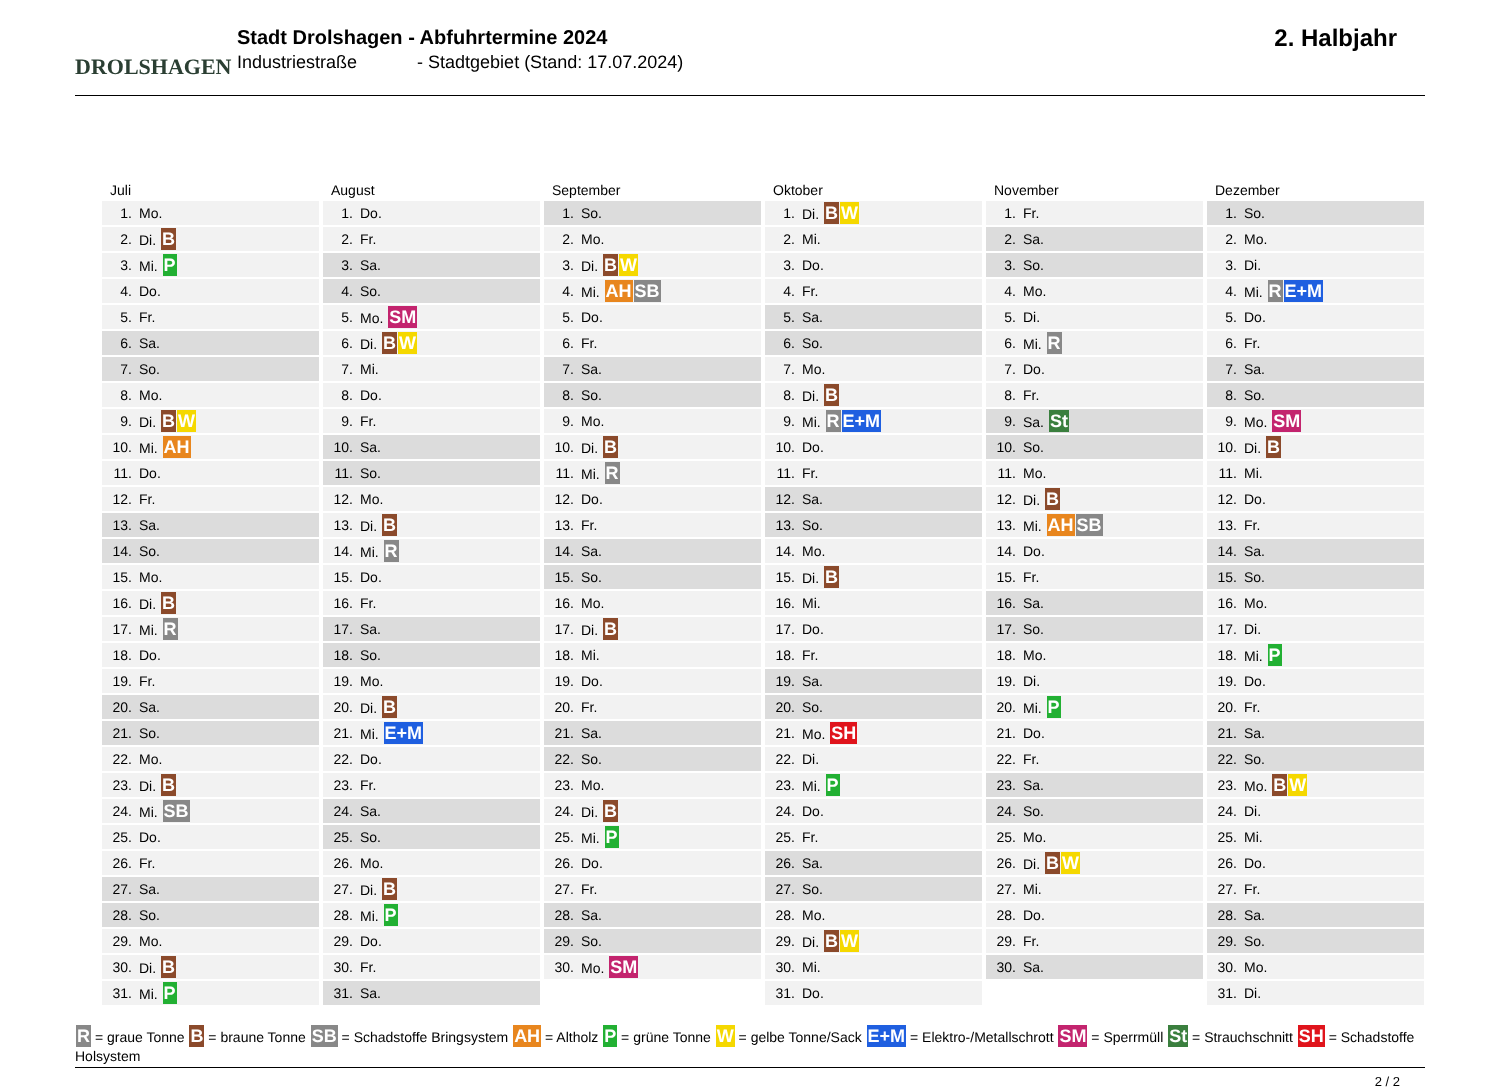DROLSHAGEN
Stadt Drolshagen - Abfuhrtermine 2024
Industriestraße - Stadtgebiet (Stand: 17.07.2024)
2. Halbjahr
Juli
| 1. | Mo. |
| 2. | Di. B |
| 3. | Mi. P |
| 4. | Do. |
| 5. | Fr. |
| 6. | Sa. |
| 7. | So. |
| 8. | Mo. |
| 9. | Di. B W |
| 10. | Mi. AH |
| 11. | Do. |
| 12. | Fr. |
| 13. | Sa. |
| 14. | So. |
| 15. | Mo. |
| 16. | Di. B |
| 17. | Mi. R |
| 18. | Do. |
| 19. | Fr. |
| 20. | Sa. |
| 21. | So. |
| 22. | Mo. |
| 23. | Di. B |
| 24. | Mi. SB |
| 25. | Do. |
| 26. | Fr. |
| 27. | Sa. |
| 28. | So. |
| 29. | Mo. |
| 30. | Di. B |
| 31. | Mi. P |
August
| 1. | Do. |
| 2. | Fr. |
| 3. | Sa. |
| 4. | So. |
| 5. | Mo. SM |
| 6. | Di. B W |
| 7. | Mi. |
| 8. | Do. |
| 9. | Fr. |
| 10. | Sa. |
| 11. | So. |
| 12. | Mo. |
| 13. | Di. B |
| 14. | Mi. R |
| 15. | Do. |
| 16. | Fr. |
| 17. | Sa. |
| 18. | So. |
| 19. | Mo. |
| 20. | Di. B |
| 21. | Mi. E+M |
| 22. | Do. |
| 23. | Fr. |
| 24. | Sa. |
| 25. | So. |
| 26. | Mo. |
| 27. | Di. B |
| 28. | Mi. P |
| 29. | Do. |
| 30. | Fr. |
| 31. | Sa. |
September
| 1. | So. |
| 2. | Mo. |
| 3. | Di. B W |
| 4. | Mi. AH SB |
| 5. | Do. |
| 6. | Fr. |
| 7. | Sa. |
| 8. | So. |
| 9. | Mo. |
| 10. | Di. B |
| 11. | Mi. R |
| 12. | Do. |
| 13. | Fr. |
| 14. | Sa. |
| 15. | So. |
| 16. | Mo. |
| 17. | Di. B |
| 18. | Mi. |
| 19. | Do. |
| 20. | Fr. |
| 21. | Sa. |
| 22. | So. |
| 23. | Mo. |
| 24. | Di. B |
| 25. | Mi. P |
| 26. | Do. |
| 27. | Fr. |
| 28. | Sa. |
| 29. | So. |
| 30. | Mo. SM |
Oktober
| 1. | Di. B W |
| 2. | Mi. |
| 3. | Do. |
| 4. | Fr. |
| 5. | Sa. |
| 6. | So. |
| 7. | Mo. |
| 8. | Di. B |
| 9. | Mi. R E+M |
| 10. | Do. |
| 11. | Fr. |
| 12. | Sa. |
| 13. | So. |
| 14. | Mo. |
| 15. | Di. B |
| 16. | Mi. |
| 17. | Do. |
| 18. | Fr. |
| 19. | Sa. |
| 20. | So. |
| 21. | Mo. SH |
| 22. | Di. |
| 23. | Mi. P |
| 24. | Do. |
| 25. | Fr. |
| 26. | Sa. |
| 27. | So. |
| 28. | Mo. |
| 29. | Di. B W |
| 30. | Mi. |
| 31. | Do. |
November
| 1. | Fr. |
| 2. | Sa. |
| 3. | So. |
| 4. | Mo. |
| 5. | Di. |
| 6. | Mi. R |
| 7. | Do. |
| 8. | Fr. |
| 9. | Sa. St |
| 10. | So. |
| 11. | Mo. |
| 12. | Di. B |
| 13. | Mi. AH SB |
| 14. | Do. |
| 15. | Fr. |
| 16. | Sa. |
| 17. | So. |
| 18. | Mo. |
| 19. | Di. |
| 20. | Mi. P |
| 21. | Do. |
| 22. | Fr. |
| 23. | Sa. |
| 24. | So. |
| 25. | Mo. |
| 26. | Di. B W |
| 27. | Mi. |
| 28. | Do. |
| 29. | Fr. |
| 30. | Sa. |
Dezember
| 1. | So. |
| 2. | Mo. |
| 3. | Di. |
| 4. | Mi. R E+M |
| 5. | Do. |
| 6. | Fr. |
| 7. | Sa. |
| 8. | So. |
| 9. | Mo. SM |
| 10. | Di. B |
| 11. | Mi. |
| 12. | Do. |
| 13. | Fr. |
| 14. | Sa. |
| 15. | So. |
| 16. | Mo. |
| 17. | Di. |
| 18. | Mi. P |
| 19. | Do. |
| 20. | Fr. |
| 21. | Sa. |
| 22. | So. |
| 23. | Mo. B W |
| 24. | Di. |
| 25. | Mi. |
| 26. | Do. |
| 27. | Fr. |
| 28. | Sa. |
| 29. | So. |
| 30. | Mo. |
| 31. | Di. |
R = graue Tonne B = braune Tonne SB = Schadstoffe Bringsystem AH = Altholz P = grüne Tonne W = gelbe Tonne/Sack E+M = Elektro-/Metallschrott SM = Sperrmüll St = Strauchschnitt SH = Schadstoffe Holsystem
2 / 2